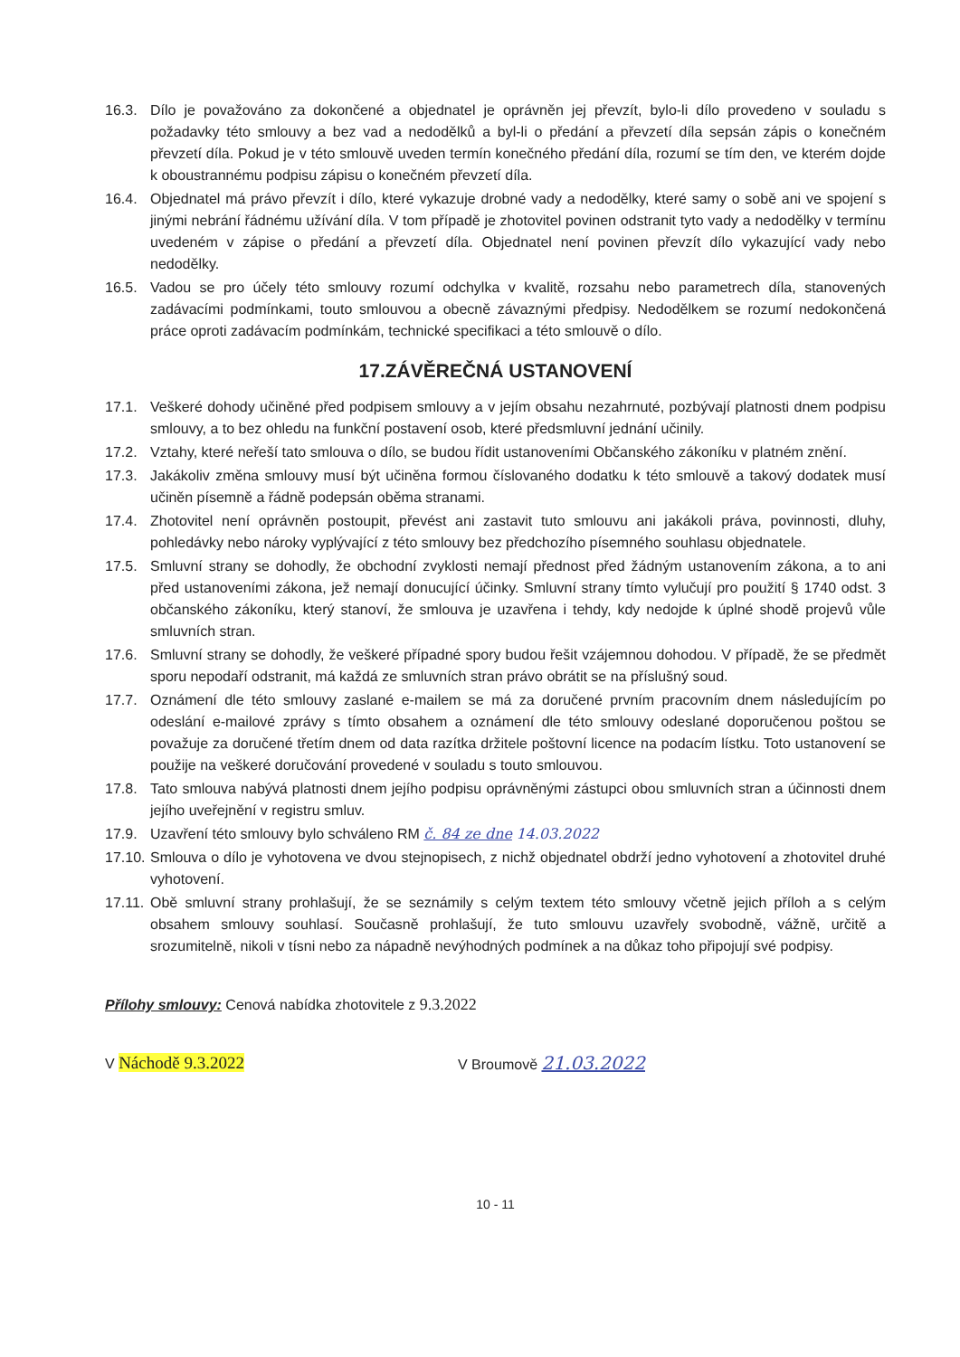16.3. Dílo je považováno za dokončené a objednatel je oprávněn jej převzít, bylo-li dílo provedeno v souladu s požadavky této smlouvy a bez vad a nedodělků a byl-li o předání a převzetí díla sepsán zápis o konečném převzetí díla. Pokud je v této smlouvě uveden termín konečného předání díla, rozumí se tím den, ve kterém dojde k oboustrannému podpisu zápisu o konečném převzetí díla.
16.4. Objednatel má právo převzít i dílo, které vykazuje drobné vady a nedodělky, které samy o sobě ani ve spojení s jinými nebrání řádnému užívání díla. V tom případě je zhotovitel povinen odstranit tyto vady a nedodělky v termínu uvedeném v zápise o předání a převzetí díla. Objednatel není povinen převzít dílo vykazující vady nebo nedodělky.
16.5. Vadou se pro účely této smlouvy rozumí odchylka v kvalitě, rozsahu nebo parametrech díla, stanovených zadávacími podmínkami, touto smlouvou a obecně závaznými předpisy. Nedodělkem se rozumí nedokončená práce oproti zadávacím podmínkám, technické specifikaci a této smlouvě o dílo.
17.ZÁVĚREČNÁ USTANOVENÍ
17.1. Veškeré dohody učiněné před podpisem smlouvy a v jejím obsahu nezahrnuté, pozbývají platnosti dnem podpisu smlouvy, a to bez ohledu na funkční postavení osob, které předsmluvní jednání učinily.
17.2. Vztahy, které neřeší tato smlouva o dílo, se budou řídit ustanoveními Občanského zákoníku v platném znění.
17.3. Jakákoliv změna smlouvy musí být učiněna formou číslovaného dodatku k této smlouvě a takový dodatek musí učiněn písemně a řádně podepsán oběma stranami.
17.4. Zhotovitel není oprávněn postoupit, převést ani zastavit tuto smlouvu ani jakákoli práva, povinnosti, dluhy, pohledávky nebo nároky vyplývající z této smlouvy bez předchozího písemného souhlasu objednatele.
17.5. Smluvní strany se dohodly, že obchodní zvyklosti nemají přednost před žádným ustanovením zákona, a to ani před ustanoveními zákona, jež nemají donucující účinky. Smluvní strany tímto vylučují pro použití § 1740 odst. 3 občanského zákoníku, který stanoví, že smlouva je uzavřena i tehdy, kdy nedojde k úplné shodě projevů vůle smluvních stran.
17.6. Smluvní strany se dohodly, že veškeré případné spory budou řešit vzájemnou dohodou. V případě, že se předmět sporu nepodaří odstranit, má každá ze smluvních stran právo obrátit se na příslušný soud.
17.7. Oznámení dle této smlouvy zaslané e-mailem se má za doručené prvním pracovním dnem následujícím po odeslání e-mailové zprávy s tímto obsahem a oznámení dle této smlouvy odeslané doporučenou poštou se považuje za doručené třetím dnem od data razítka držitele poštovní licence na podacím lístku. Toto ustanovení se použije na veškeré doručování provedené v souladu s touto smlouvou.
17.8. Tato smlouva nabývá platnosti dnem jejího podpisu oprávněnými zástupci obou smluvních stran a účinnosti dnem jejího uveřejnění v registru smluv.
17.9. Uzavření této smlouvy bylo schváleno RM č. 84 ze dne 14.03.2022
17.10.
Smlouva o dílo je vyhotovena ve dvou stejnopisech, z nichž objednatel obdrží jedno vyhotovení a zhotovitel druhé vyhotovení.
17.11.
Obě smluvní strany prohlašují, že se seznámily s celým textem této smlouvy včetně jejich příloh a s celým obsahem smlouvy souhlasí. Současně prohlašují, že tuto smlouvu uzavřely svobodně, vážně, určitě a srozumitelně, nikoli v tísni nebo za nápadně nevýhodných podmínek a na důkaz toho připojují své podpisy.
Přílohy smlouvy: Cenová nabídka zhotovitele z 9.3.2022
V Náchodě 9.3.2022
V Broumově 21.03.2022
10 - 11